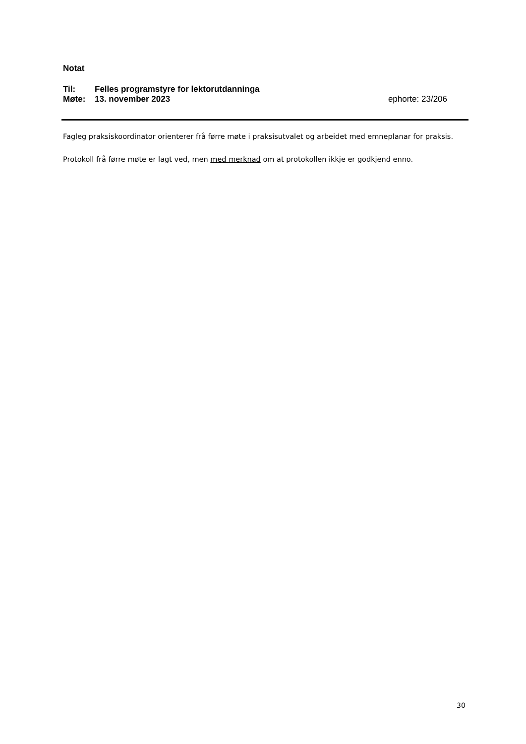Notat
Til: Felles programstyre for lektorutdanninga
Møte: 13. november 2023 ephorte: 23/206
Fagleg praksiskoordinator orienterer frå førre møte i praksisutvalet og arbeidet med emneplanar for praksis.
Protokoll frå førre møte er lagt ved, men med merknad om at protokollen ikkje er godkjend enno.
30